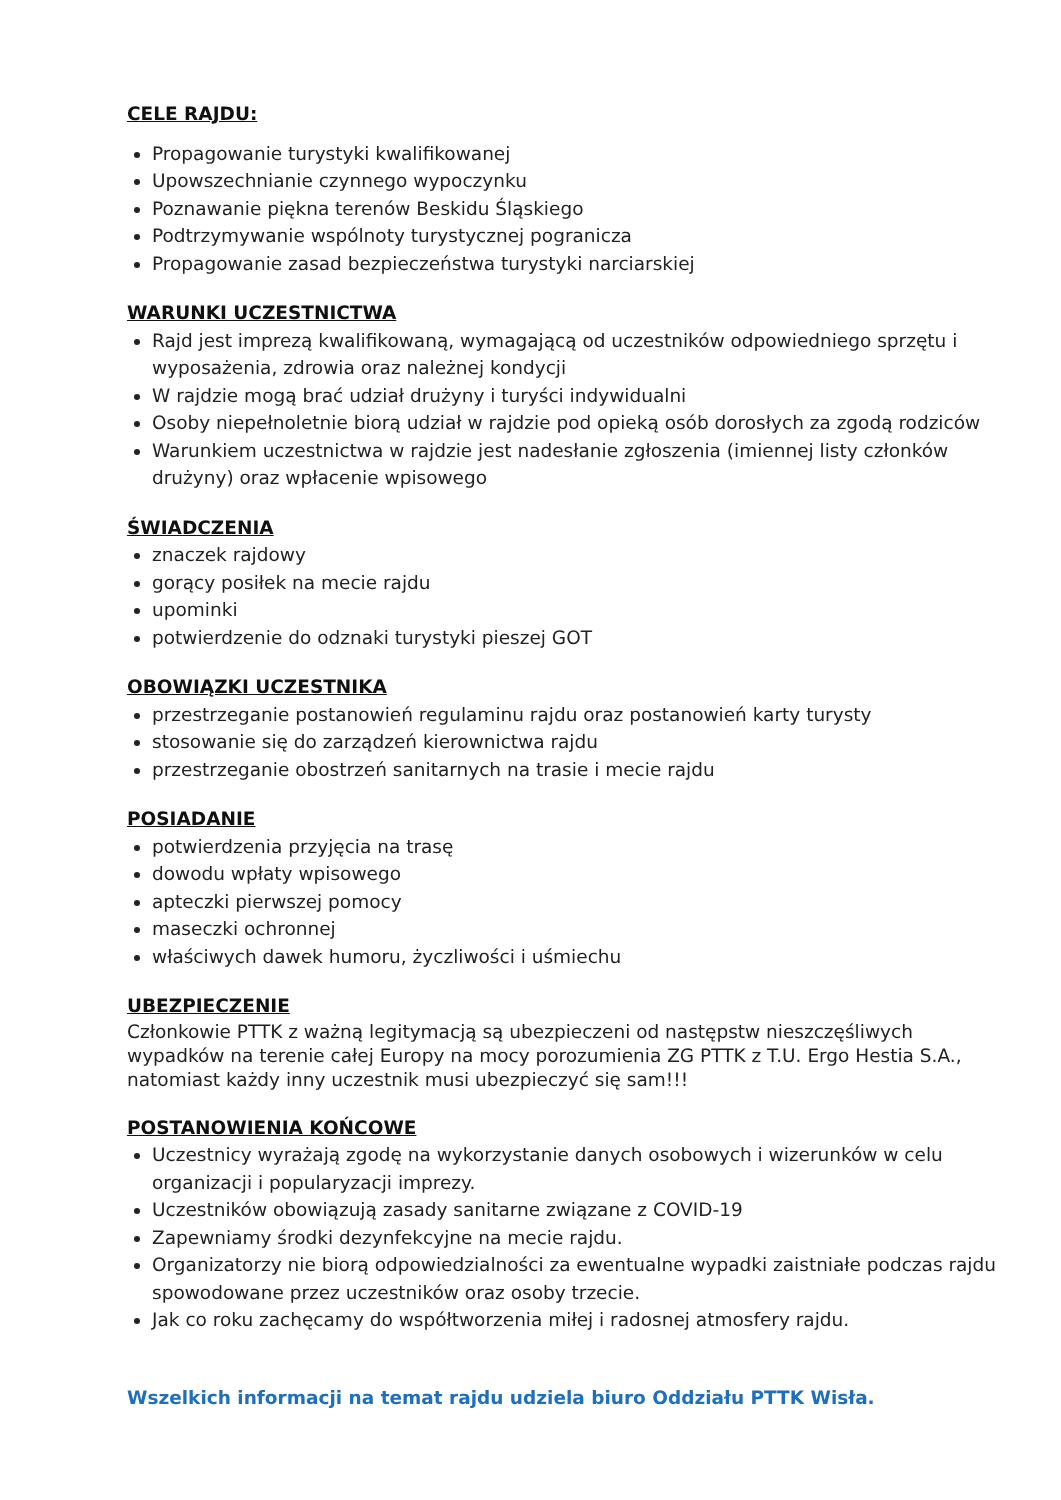CELE RAJDU:
Propagowanie turystyki kwalifikowanej
Upowszechnianie czynnego wypoczynku
Poznawanie piękna terenów Beskidu Śląskiego
Podtrzymywanie wspólnoty turystycznej pogranicza
Propagowanie zasad bezpieczeństwa turystyki narciarskiej
WARUNKI UCZESTNICTWA
Rajd jest imprezą kwalifikowaną, wymagającą od uczestników odpowiedniego sprzętu i wyposażenia, zdrowia oraz należnej kondycji
W rajdzie mogą brać udział drużyny i turyści indywidualni
Osoby niepełnoletnie biorą udział w rajdzie pod opieką osób dorosłych za zgodą rodziców
Warunkiem uczestnictwa w rajdzie jest nadesłanie zgłoszenia (imiennej listy członków drużyny) oraz wpłacenie wpisowego
ŚWIADCZENIA
znaczek rajdowy
gorący posiłek na mecie rajdu
upominki
potwierdzenie do odznaki turystyki pieszej GOT
OBOWIĄZKI UCZESTNIKA
przestrzeganie postanowień regulaminu rajdu oraz postanowień karty turysty
stosowanie się do zarządzeń kierownictwa rajdu
przestrzeganie obostrzeń sanitarnych na trasie i mecie rajdu
POSIADANIE
potwierdzenia przyjęcia na trasę
dowodu wpłaty wpisowego
apteczki pierwszej pomocy
maseczki ochronnej
właściwych dawek humoru, życzliwości i uśmiechu
UBEZPIECZENIE
Członkowie PTTK z ważną legitymacją są ubezpieczeni od następstw nieszczęśliwych wypadków na terenie całej Europy na mocy porozumienia ZG PTTK z T.U. Ergo Hestia S.A., natomiast każdy inny uczestnik musi ubezpieczyć się sam!!!
POSTANOWIENIA KOŃCOWE
Uczestnicy wyrażają zgodę na wykorzystanie danych osobowych i wizerunków w celu organizacji i popularyzacji imprezy.
Uczestników obowiązują zasady sanitarne związane z COVID-19
Zapewniamy środki dezynfekcyjne na mecie rajdu.
Organizatorzy nie biorą odpowiedzialności za ewentualne wypadki zaistniałe podczas rajdu spowodowane przez uczestników oraz osoby trzecie.
Jak co roku zachęcamy do współtworzenia miłej i radosnej atmosfery rajdu.
Wszelkich informacji na temat rajdu udziela biuro Oddziału PTTK Wisła.